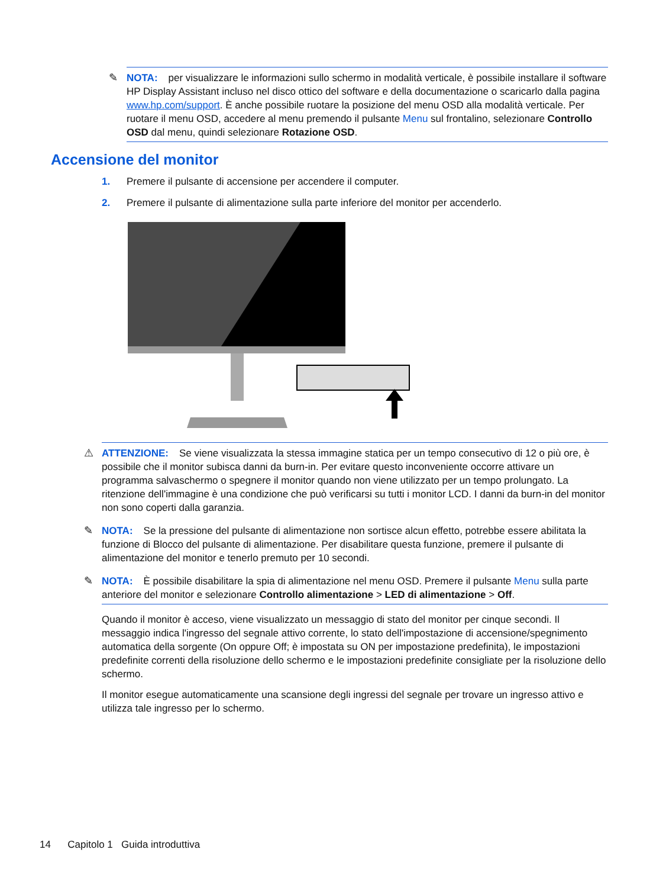✎ NOTA: per visualizzare le informazioni sullo schermo in modalità verticale, è possibile installare il software HP Display Assistant incluso nel disco ottico del software e della documentazione o scaricarlo dalla pagina www.hp.com/support. È anche possibile ruotare la posizione del menu OSD alla modalità verticale. Per ruotare il menu OSD, accedere al menu premendo il pulsante Menu sul frontalino, selezionare Controllo OSD dal menu, quindi selezionare Rotazione OSD.
Accensione del monitor
1. Premere il pulsante di accensione per accendere il computer.
2. Premere il pulsante di alimentazione sulla parte inferiore del monitor per accenderlo.
⚠ ATTENZIONE: Se viene visualizzata la stessa immagine statica per un tempo consecutivo di 12 o più ore, è possibile che il monitor subisca danni da burn-in. Per evitare questo inconveniente occorre attivare un programma salvaschermo o spegnere il monitor quando non viene utilizzato per un tempo prolungato. La ritenzione dell'immagine è una condizione che può verificarsi su tutti i monitor LCD. I danni da burn-in del monitor non sono coperti dalla garanzia.
✎ NOTA: Se la pressione del pulsante di alimentazione non sortisce alcun effetto, potrebbe essere abilitata la funzione di Blocco del pulsante di alimentazione. Per disabilitare questa funzione, premere il pulsante di alimentazione del monitor e tenerlo premuto per 10 secondi.
✎ NOTA: È possibile disabilitare la spia di alimentazione nel menu OSD. Premere il pulsante Menu sulla parte anteriore del monitor e selezionare Controllo alimentazione > LED di alimentazione > Off.
Quando il monitor è acceso, viene visualizzato un messaggio di stato del monitor per cinque secondi. Il messaggio indica l'ingresso del segnale attivo corrente, lo stato dell'impostazione di accensione/spegnimento automatica della sorgente (On oppure Off; è impostata su ON per impostazione predefinita), le impostazioni predefinite correnti della risoluzione dello schermo e le impostazioni predefinite consigliate per la risoluzione dello schermo.
Il monitor esegue automaticamente una scansione degli ingressi del segnale per trovare un ingresso attivo e utilizza tale ingresso per lo schermo.
14 Capitolo 1 Guida introduttiva